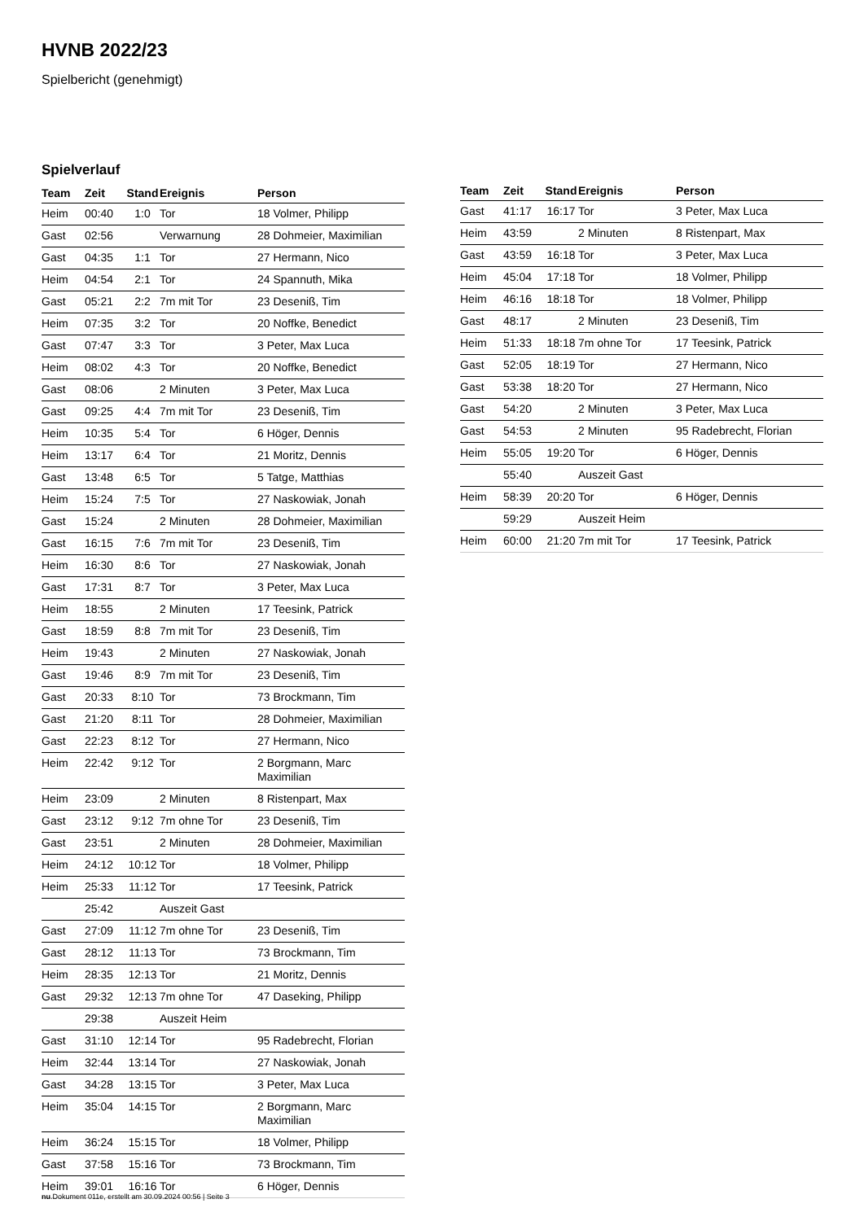HVNB 2022/23
Spielbericht (genehmigt)
Spielverlauf
| Team | Zeit | Stand | Ereignis | Person |
| --- | --- | --- | --- | --- |
| Heim | 00:40 | 1:0 | Tor | 18 Volmer, Philipp |
| Gast | 02:56 | | Verwarnung | 28 Dohmeier, Maximilian |
| Gast | 04:35 | 1:1 | Tor | 27 Hermann, Nico |
| Heim | 04:54 | 2:1 | Tor | 24 Spannuth, Mika |
| Gast | 05:21 | 2:2 | 7m mit Tor | 23 Deseniß, Tim |
| Heim | 07:35 | 3:2 | Tor | 20 Noffke, Benedict |
| Gast | 07:47 | 3:3 | Tor | 3 Peter, Max Luca |
| Heim | 08:02 | 4:3 | Tor | 20 Noffke, Benedict |
| Gast | 08:06 | | 2 Minuten | 3 Peter, Max Luca |
| Gast | 09:25 | 4:4 | 7m mit Tor | 23 Deseniß, Tim |
| Heim | 10:35 | 5:4 | Tor | 6 Höger, Dennis |
| Heim | 13:17 | 6:4 | Tor | 21 Moritz, Dennis |
| Gast | 13:48 | 6:5 | Tor | 5 Tatge, Matthias |
| Heim | 15:24 | 7:5 | Tor | 27 Naskowiak, Jonah |
| Gast | 15:24 | | 2 Minuten | 28 Dohmeier, Maximilian |
| Gast | 16:15 | 7:6 | 7m mit Tor | 23 Deseniß, Tim |
| Heim | 16:30 | 8:6 | Tor | 27 Naskowiak, Jonah |
| Gast | 17:31 | 8:7 | Tor | 3 Peter, Max Luca |
| Heim | 18:55 | | 2 Minuten | 17 Teesink, Patrick |
| Gast | 18:59 | 8:8 | 7m mit Tor | 23 Deseniß, Tim |
| Heim | 19:43 | | 2 Minuten | 27 Naskowiak, Jonah |
| Gast | 19:46 | 8:9 | 7m mit Tor | 23 Deseniß, Tim |
| Gast | 20:33 | 8:10 | Tor | 73 Brockmann, Tim |
| Gast | 21:20 | 8:11 | Tor | 28 Dohmeier, Maximilian |
| Gast | 22:23 | 8:12 | Tor | 27 Hermann, Nico |
| Heim | 22:42 | 9:12 | Tor | 2 Borgmann, Marc Maximilian |
| Heim | 23:09 | | 2 Minuten | 8 Ristenpart, Max |
| Gast | 23:12 | 9:12 | 7m ohne Tor | 23 Deseniß, Tim |
| Gast | 23:51 | | 2 Minuten | 28 Dohmeier, Maximilian |
| Heim | 24:12 | 10:12 | Tor | 18 Volmer, Philipp |
| Heim | 25:33 | 11:12 | Tor | 17 Teesink, Patrick |
| | 25:42 | | Auszeit Gast | |
| Gast | 27:09 | 11:12 | 7m ohne Tor | 23 Deseniß, Tim |
| Gast | 28:12 | 11:13 | Tor | 73 Brockmann, Tim |
| Heim | 28:35 | 12:13 | Tor | 21 Moritz, Dennis |
| Gast | 29:32 | 12:13 | 7m ohne Tor | 47 Daseking, Philipp |
| | 29:38 | | Auszeit Heim | |
| Gast | 31:10 | 12:14 | Tor | 95 Radebrecht, Florian |
| Heim | 32:44 | 13:14 | Tor | 27 Naskowiak, Jonah |
| Gast | 34:28 | 13:15 | Tor | 3 Peter, Max Luca |
| Heim | 35:04 | 14:15 | Tor | 2 Borgmann, Marc Maximilian |
| Heim | 36:24 | 15:15 | Tor | 18 Volmer, Philipp |
| Gast | 37:58 | 15:16 | Tor | 73 Brockmann, Tim |
| Heim | 39:01 | 16:16 | Tor | 6 Höger, Dennis |
| Team | Zeit | Stand | Ereignis | Person |
| --- | --- | --- | --- | --- |
| Gast | 41:17 | 16:17 | Tor | 3 Peter, Max Luca |
| Heim | 43:59 | | 2 Minuten | 8 Ristenpart, Max |
| Gast | 43:59 | 16:18 | Tor | 3 Peter, Max Luca |
| Heim | 45:04 | 17:18 | Tor | 18 Volmer, Philipp |
| Heim | 46:16 | 18:18 | Tor | 18 Volmer, Philipp |
| Gast | 48:17 | | 2 Minuten | 23 Deseniß, Tim |
| Heim | 51:33 | 18:18 | 7m ohne Tor | 17 Teesink, Patrick |
| Gast | 52:05 | 18:19 | Tor | 27 Hermann, Nico |
| Gast | 53:38 | 18:20 | Tor | 27 Hermann, Nico |
| Gast | 54:20 | | 2 Minuten | 3 Peter, Max Luca |
| Gast | 54:53 | | 2 Minuten | 95 Radebrecht, Florian |
| Heim | 55:05 | 19:20 | Tor | 6 Höger, Dennis |
| | 55:40 | | Auszeit Gast | |
| Heim | 58:39 | 20:20 | Tor | 6 Höger, Dennis |
| | 59:29 | | Auszeit Heim | |
| Heim | 60:00 | 21:20 | 7m mit Tor | 17 Teesink, Patrick |
nu.Dokument 011e, erstellt am 30.09.2024 00:56 | Seite 3